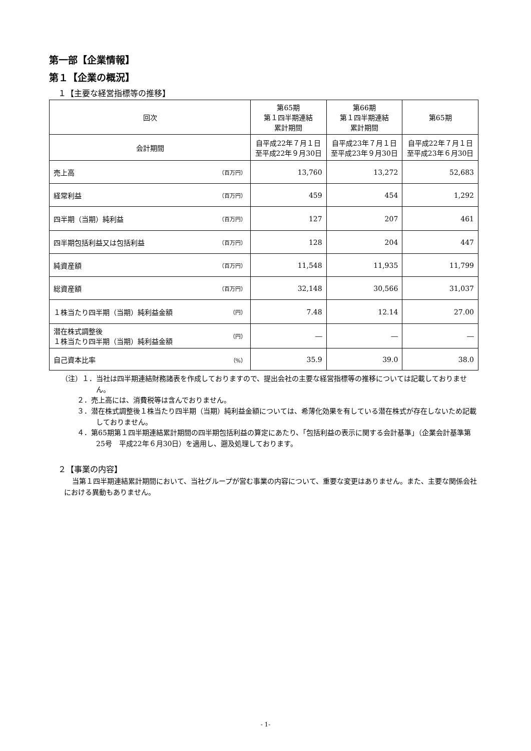第一部【企業情報】
第１【企業の概況】
１【主要な経営指標等の推移】
| 回次 | 第65期 第１四半期連結 累計期間 | 第66期 第１四半期連結 累計期間 | 第65期 |
| --- | --- | --- | --- |
| 会計期間 | 自平成22年７月１日 至平成22年９月30日 | 自平成23年７月１日 至平成23年９月30日 | 自平成22年７月１日 至平成23年６月30日 |
| 売上高 （百万円） | 13,760 | 13,272 | 52,683 |
| 経常利益 （百万円） | 459 | 454 | 1,292 |
| 四半期（当期）純利益 （百万円） | 127 | 207 | 461 |
| 四半期包括利益又は包括利益 （百万円） | 128 | 204 | 447 |
| 純資産額 （百万円） | 11,548 | 11,935 | 11,799 |
| 総資産額 （百万円） | 32,148 | 30,566 | 31,037 |
| １株当たり四半期（当期）純利益金額 （円） | 7.48 | 12.14 | 27.00 |
| 潜在株式調整後 １株当たり四半期（当期）純利益金額 （円） | ― | ― | ― |
| 自己資本比率 （%） | 35.9 | 39.0 | 38.0 |
（注）１．当社は四半期連結財務諸表を作成しておりますので、提出会社の主要な経営指標等の推移については記載しておりません。
２．売上高には、消費税等は含んでおりません。
３．潜在株式調整後１株当たり四半期（当期）純利益金額については、希薄化効果を有している潜在株式が存在しないため記載しておりません。
４．第65期第１四半期連結累計期間の四半期包括利益の算定にあたり、「包括利益の表示に関する会計基準」（企業会計基準第25号　平成22年６月30日）を適用し、遡及処理しております。
２【事業の内容】
当第１四半期連結累計期間において、当社グループが営む事業の内容について、重要な変更はありません。また、主要な関係会社における異動もありません。
- 1-